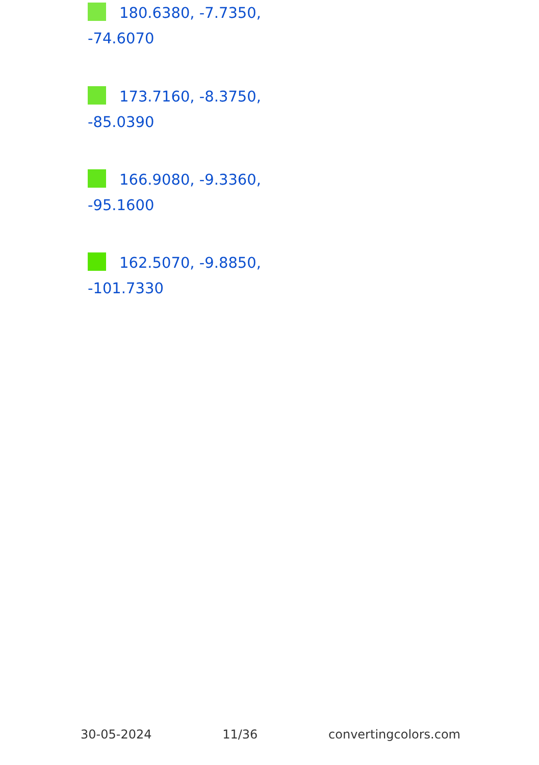180.6380, -7.7350, -74.6070
173.7160, -8.3750, -85.0390
166.9080, -9.3360, -95.1600
162.5070, -9.8850, -101.7330
30-05-2024 11/36 convertingcolors.com